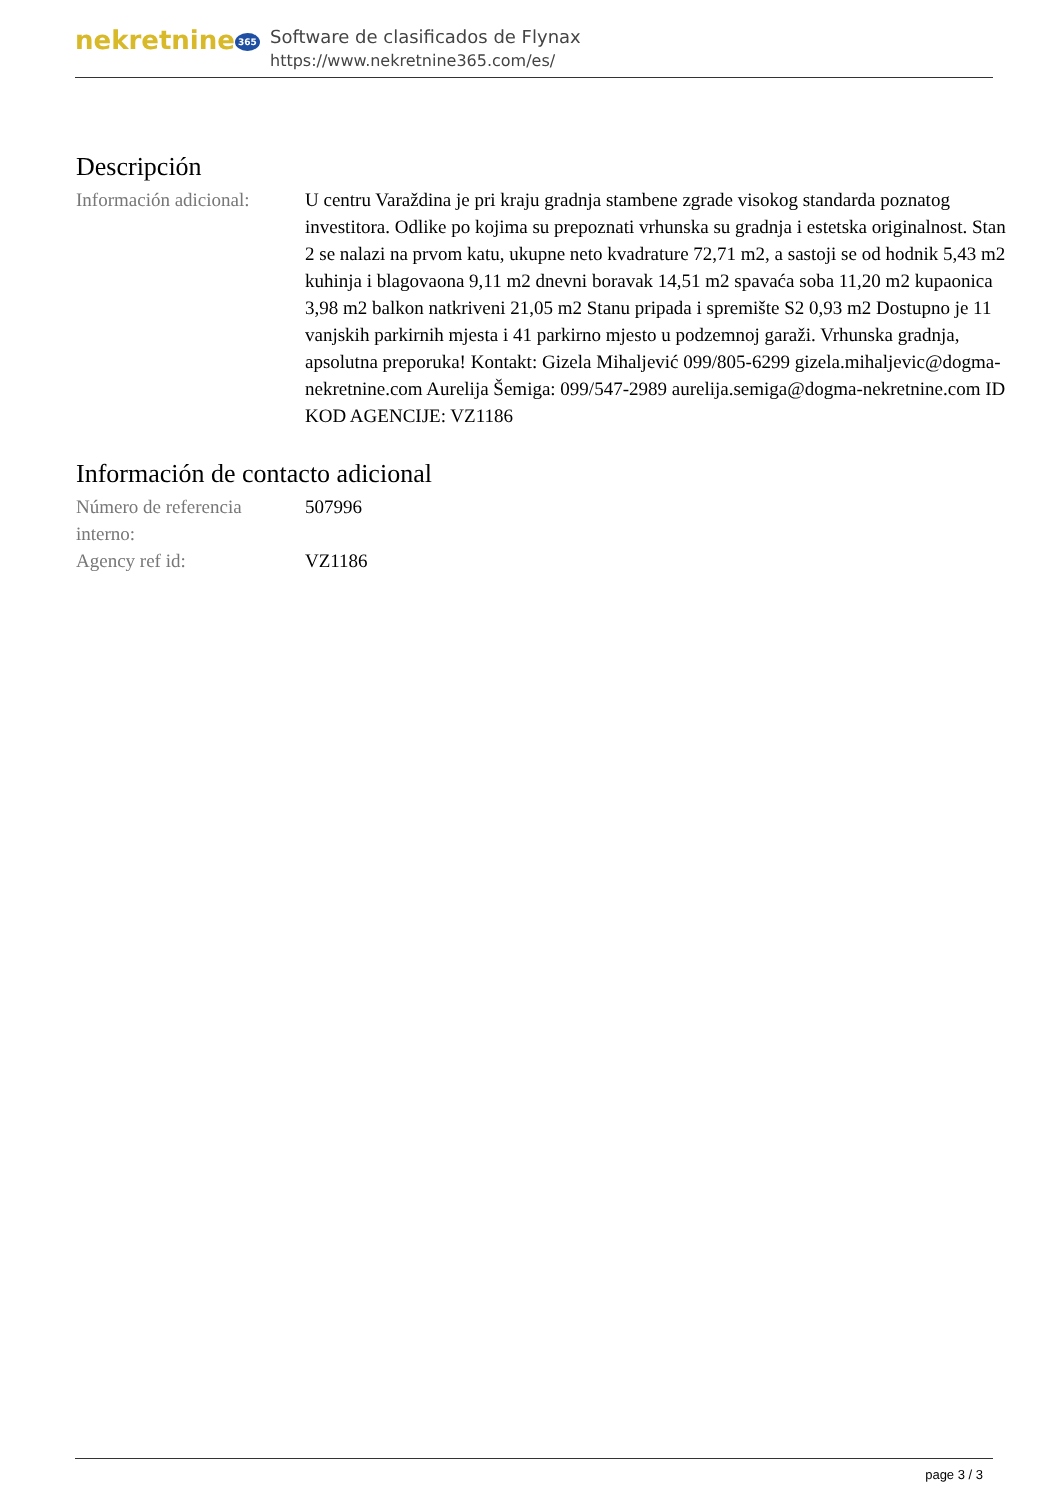nekretnine 365
Software de clasificados de Flynax
https://www.nekretnine365.com/es/
Descripción
| Información adicional: | U centru Varaždina je pri kraju gradnja stambene zgrade visokog standarda poznatog investitora. Odlike po kojima su prepoznati vrhunska su gradnja i estetska originalnost. Stan 2 se nalazi na prvom katu, ukupne neto kvadrature 72,71 m2, a sastoji se od hodnik 5,43 m2 kuhinja i blagovaona 9,11 m2 dnevni boravak 14,51 m2 spavaća soba 11,20 m2 kupaonica 3,98 m2 balkon natkriveni 21,05 m2 Stanu pripada i spremište S2 0,93 m2 Dostupno je 11 vanjskih parkirnih mjesta i 41 parkirno mjesto u podzemnoj garaži. Vrhunska gradnja, apsolutna preporuka! Kontakt: Gizela Mihaljević 099/805-6299 gizela.mihaljevic@dogma-nekretnine.com Aurelija Šemiga: 099/547-2989 aurelija.semiga@dogma-nekretnine.com ID KOD AGENCIJE: VZ1186 |
Información de contacto adicional
| Número de referencia interno: | 507996 |
| Agency ref id: | VZ1186 |
page 3 / 3